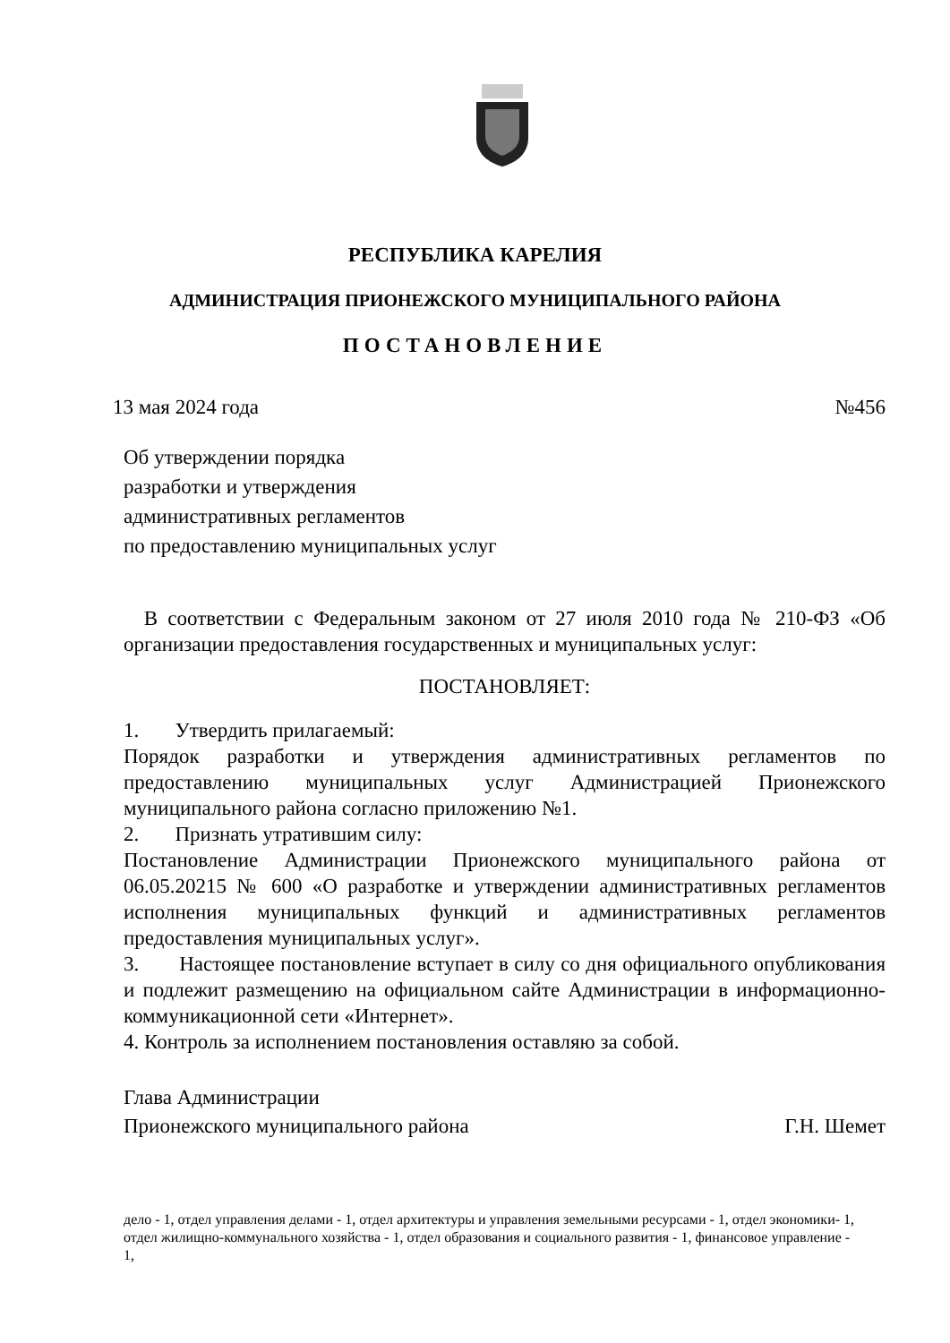РЕСПУБЛИКА КАРЕЛИЯ
АДМИНИСТРАЦИЯ ПРИОНЕЖСКОГО МУНИЦИПАЛЬНОГО РАЙОНА
ПОСТАНОВЛЕНИЕ
13 мая 2024 года №456
Об утверждении порядка
разработки и утверждения
административных регламентов
по предоставлению муниципальных услуг
В соответствии с Федеральным законом от 27 июля 2010 года № 210-ФЗ «Об организации предоставления государственных и муниципальных услуг:
ПОСТАНОВЛЯЕТ:
1. Утвердить прилагаемый:
Порядок разработки и утверждения административных регламентов по предоставлению муниципальных услуг Администрацией Прионежского муниципального района согласно приложению №1.
2. Признать утратившим силу:
Постановление Администрации Прионежского муниципального района от 06.05.20215 № 600 «О разработке и утверждении административных регламентов исполнения муниципальных функций и административных регламентов предоставления муниципальных услуг».
3. Настоящее постановление вступает в силу со дня официального опубликования и подлежит размещению на официальном сайте Администрации в информационно-коммуникационной сети «Интернет».
4. Контроль за исполнением постановления оставляю за собой.
Глава Администрации
Прионежского муниципального района Г.Н. Шемет
дело - 1, отдел управления делами - 1, отдел архитектуры и управления земельными ресурсами - 1, отдел экономики- 1, отдел жилищно-коммунального хозяйства - 1, отдел образования и социального развития - 1, финансовое управление - 1,